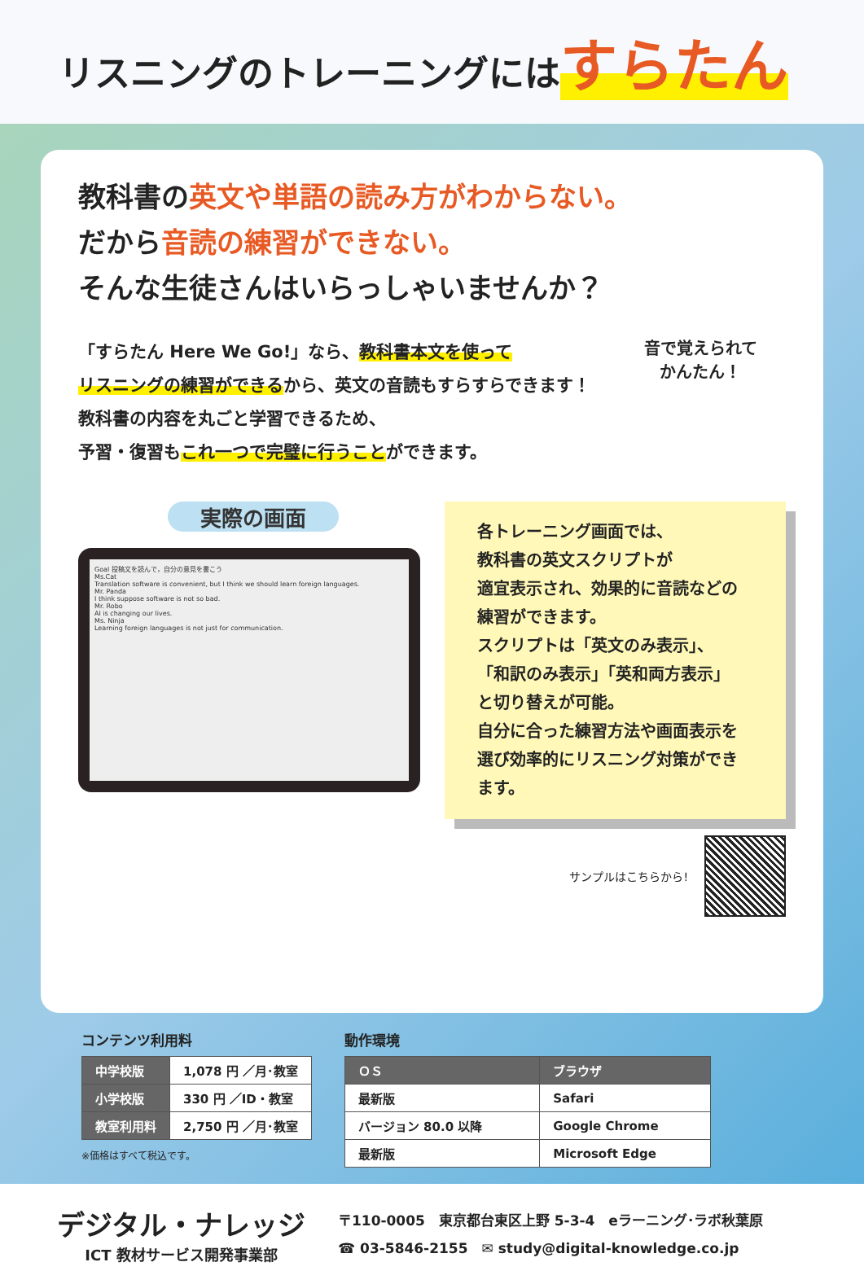リスニングのトレーニングにはすらたん
教科書の英文や単語の読み方がわからない。
だから音読の練習ができない。
そんな生徒さんはいらっしゃいませんか？
「すらたん Here We Go!」なら、教科書本文を使って
リスニングの練習ができるから、英文の音読もすらすらできます！
教科書の内容を丸ごと学習できるため、
予習・復習もこれ一つで完璧に行うことができます。
音で覚えられて
かんたん！
実際の画面
Goal 投稿文を読んで，自分の意見を書こう
Ms.Cat
Translation software is convenient, but I think we should learn foreign languages.
Mr. Panda
I think suppose software is not so bad.
Mr. Robo
AI is changing our lives.
Ms. Ninja
Learning foreign languages is not just for communication.
各トレーニング画面では、
教科書の英文スクリプトが
適宜表示され、効果的に音読などの
練習ができます。
スクリプトは「英文のみ表示」、
「和訳のみ表示」「英和両方表示」
と切り替えが可能。
自分に合った練習方法や画面表示を
選び効率的にリスニング対策ができます。
サンプルはこちらから!
コンテンツ利用料
| 中学校版 | 1,078 円 ／月･教室 |
| 小学校版 | 330 円 ／ID・教室 |
| 教室利用料 | 2,750 円 ／月･教室 |
※価格はすべて税込です。
動作環境
| ＯＳ | ブラウザ |
| --- | --- |
| 最新版 | Safari |
| バージョン 80.0 以降 | Google Chrome |
| 最新版 | Microsoft Edge |
デジタル・ナレッジ
ICT 教材サービス開発事業部
〒110-0005　東京都台東区上野 5-3-4　eラーニング･ラボ秋葉原
☎ 03-5846-2155　✉ study@digital-knowledge.co.jp